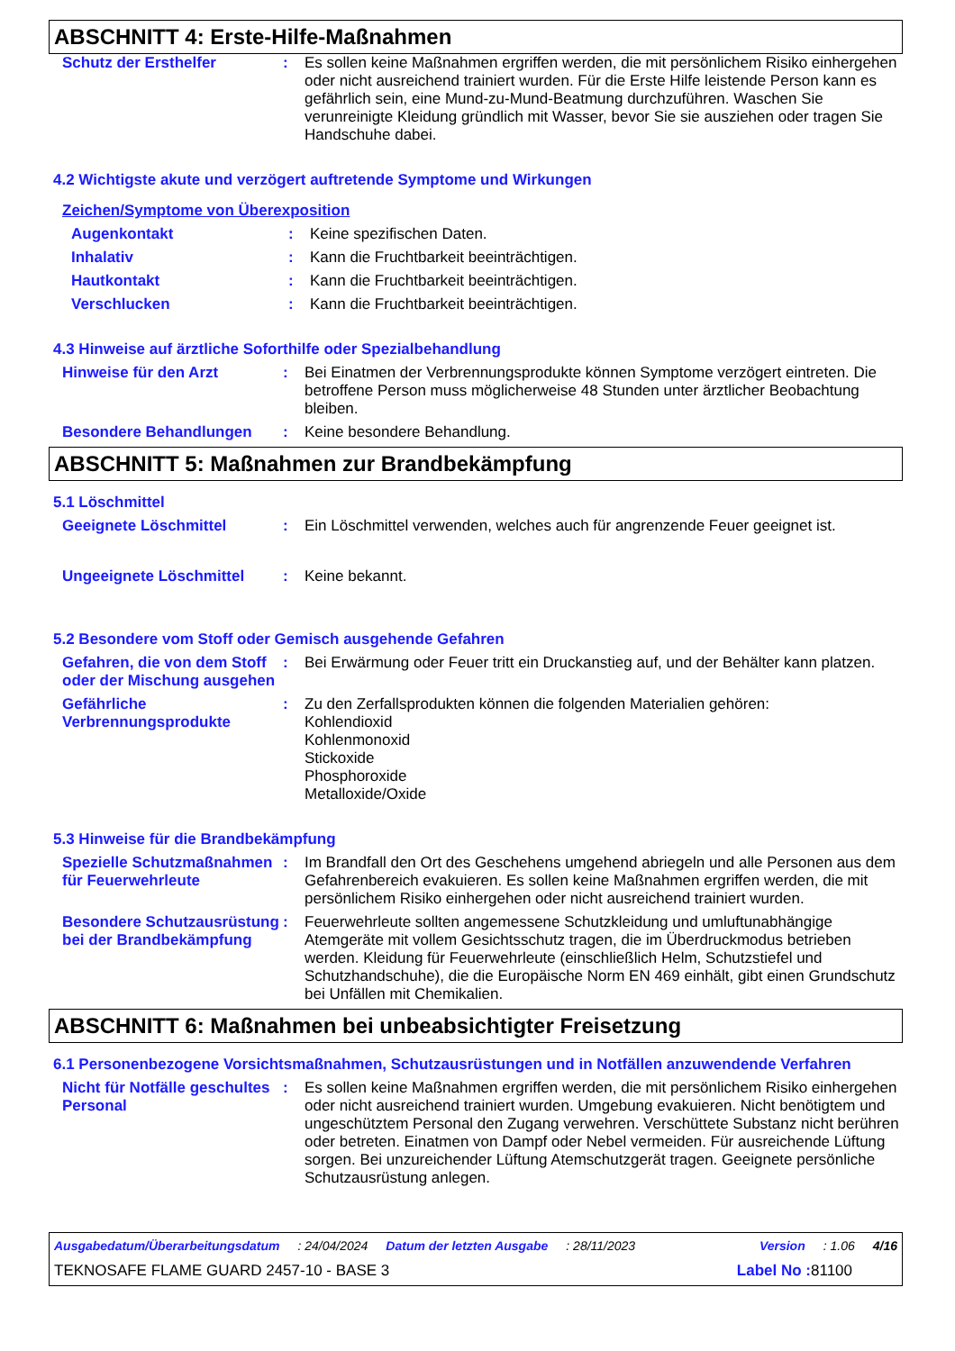ABSCHNITT 4: Erste-Hilfe-Maßnahmen
Schutz der Ersthelfer : Es sollen keine Maßnahmen ergriffen werden, die mit persönlichem Risiko einhergehen oder nicht ausreichend trainiert wurden. Für die Erste Hilfe leistende Person kann es gefährlich sein, eine Mund-zu-Mund-Beatmung durchzuführen. Waschen Sie verunreinigte Kleidung gründlich mit Wasser, bevor Sie sie ausziehen oder tragen Sie Handschuhe dabei.
4.2 Wichtigste akute und verzögert auftretende Symptome und Wirkungen
Zeichen/Symptome von Überexposition
Augenkontakt : Keine spezifischen Daten.
Inhalativ : Kann die Fruchtbarkeit beeinträchtigen.
Hautkontakt : Kann die Fruchtbarkeit beeinträchtigen.
Verschlucken : Kann die Fruchtbarkeit beeinträchtigen.
4.3 Hinweise auf ärztliche Soforthilfe oder Spezialbehandlung
Hinweise für den Arzt : Bei Einatmen der Verbrennungsprodukte können Symptome verzögert eintreten. Die betroffene Person muss möglicherweise 48 Stunden unter ärztlicher Beobachtung bleiben.
Besondere Behandlungen : Keine besondere Behandlung.
ABSCHNITT 5: Maßnahmen zur Brandbekämpfung
5.1 Löschmittel
Geeignete Löschmittel : Ein Löschmittel verwenden, welches auch für angrenzende Feuer geeignet ist.
Ungeeignete Löschmittel : Keine bekannt.
5.2 Besondere vom Stoff oder Gemisch ausgehende Gefahren
Gefahren, die von dem Stoff oder der Mischung ausgehen
: Bei Erwärmung oder Feuer tritt ein Druckanstieg auf, und der Behälter kann platzen.
Gefährliche Verbrennungsprodukte
: Zu den Zerfallsprodukten können die folgenden Materialien gehören:
Kohlendioxid
Kohlenmonoxid
Stickoxide
Phosphoroxide
Metalloxide/Oxide
5.3 Hinweise für die Brandbekämpfung
Spezielle Schutzmaßnahmen für Feuerwehrleute
: Im Brandfall den Ort des Geschehens umgehend abriegeln und alle Personen aus dem Gefahrenbereich evakuieren. Es sollen keine Maßnahmen ergriffen werden, die mit persönlichem Risiko einhergehen oder nicht ausreichend trainiert wurden.
Besondere Schutzausrüstung bei der Brandbekämpfung
: Feuerwehrleute sollten angemessene Schutzkleidung und umluftunabhängige Atemgeräte mit vollem Gesichtsschutz tragen, die im Überdruckmodus betrieben werden. Kleidung für Feuerwehrleute (einschließlich Helm, Schutzstiefel und Schutzhandschuhe), die die Europäische Norm EN 469 einhält, gibt einen Grundschutz bei Unfällen mit Chemikalien.
ABSCHNITT 6: Maßnahmen bei unbeabsichtigter Freisetzung
6.1 Personenbezogene Vorsichtsmaßnahmen, Schutzausrüstungen und in Notfällen anzuwendende Verfahren
Nicht für Notfälle geschultes Personal
: Es sollen keine Maßnahmen ergriffen werden, die mit persönlichem Risiko einhergehen oder nicht ausreichend trainiert wurden. Umgebung evakuieren. Nicht benötigtem und ungeschütztem Personal den Zugang verwehren. Verschüttete Substanz nicht berühren oder betreten. Einatmen von Dampf oder Nebel vermeiden. Für ausreichende Lüftung sorgen. Bei unzureichender Lüftung Atemschutzgerät tragen. Geeignete persönliche Schutzausrüstung anlegen.
Ausgabedatum/Überarbeitungsdatum: 24/04/2024 Datum der letzten Ausgabe: 28/11/2023 Version: 1.06 4/16
TEKNOSAFE FLAME GUARD 2457-10 - BASE 3 Label No : 81100